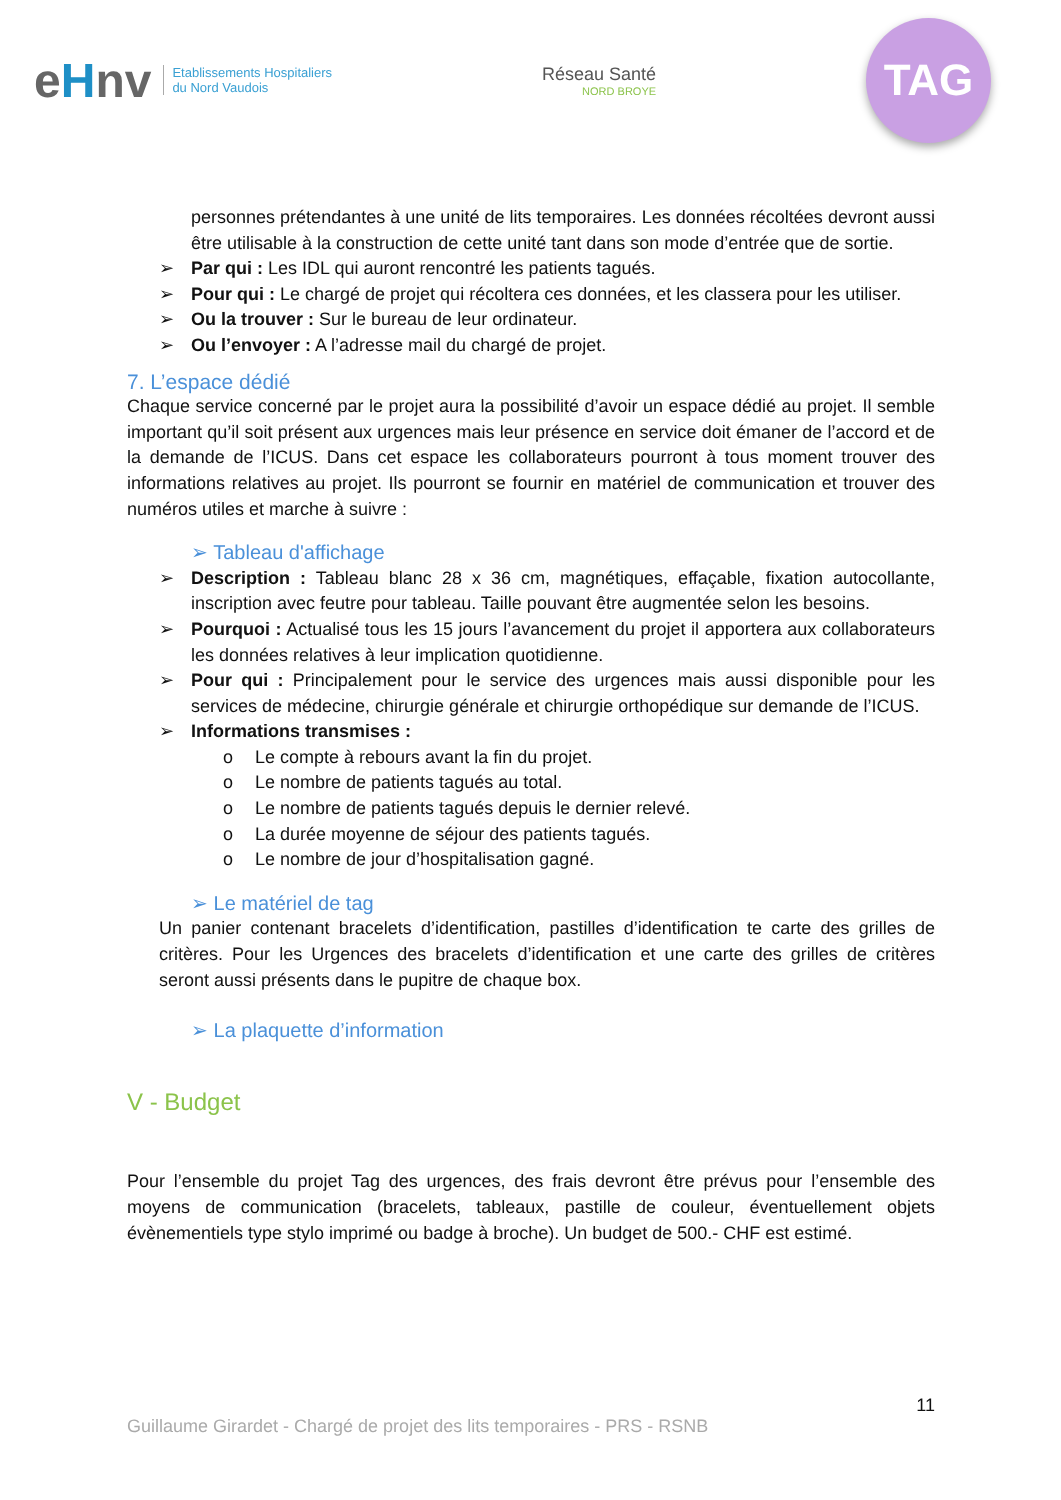eHnv Etablissements Hospitaliers
du Nord Vaudois
Réseau Santé
NORD BROYE
TAG
personnes prétendantes à une unité de lits temporaires. Les données récoltées devront aussi être utilisable à la construction de cette unité tant dans son mode d’entrée que de sortie.
➢ Par qui : Les IDL qui auront rencontré les patients tagués.
➢ Pour qui : Le chargé de projet qui récoltera ces données, et les classera pour les utiliser.
➢ Ou la trouver : Sur le bureau de leur ordinateur.
➢ Ou l’envoyer : A l’adresse mail du chargé de projet.
7. L’espace dédié
Chaque service concerné par le projet aura la possibilité d’avoir un espace dédié au projet. Il semble important qu’il soit présent aux urgences mais leur présence en service doit émaner de l’accord et de la demande de l’ICUS. Dans cet espace les collaborateurs pourront à tous moment trouver des informations relatives au projet. Ils pourront se fournir en matériel de communication et trouver des numéros utiles et marche à suivre :
➢ Tableau d'affichage
➢ Description : Tableau blanc 28 x 36 cm, magnétiques, effaçable, fixation autocollante, inscription avec feutre pour tableau. Taille pouvant être augmentée selon les besoins.
➢ Pourquoi : Actualisé tous les 15 jours l’avancement du projet il apportera aux collaborateurs les données relatives à leur implication quotidienne.
➢ Pour qui : Principalement pour le service des urgences mais aussi disponible pour les services de médecine, chirurgie générale et chirurgie orthopédique sur demande de l’ICUS.
➢ Informations transmises :
o Le compte à rebours avant la fin du projet.
o Le nombre de patients tagués au total.
o Le nombre de patients tagués depuis le dernier relevé.
o La durée moyenne de séjour des patients tagués.
o Le nombre de jour d’hospitalisation gagné.
➢ Le matériel de tag
Un panier contenant bracelets d’identification, pastilles d’identification te carte des grilles de critères. Pour les Urgences des bracelets d’identification et une carte des grilles de critères seront aussi présents dans le pupitre de chaque box.
➢ La plaquette d’information
V - Budget
Pour l’ensemble du projet Tag des urgences, des frais devront être prévus pour l’ensemble des moyens de communication (bracelets, tableaux, pastille de couleur, éventuellement objets évènementiels type stylo imprimé ou badge à broche). Un budget de 500.- CHF est estimé.
11
Guillaume Girardet - Chargé de projet des lits temporaires - PRS - RSNB